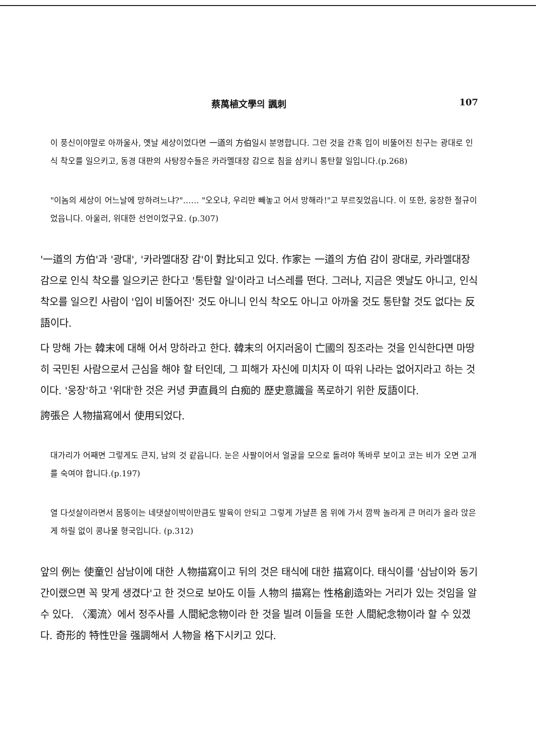蔡萬植文學의 諷刺 107
이 풍신이야말로 아까울사, 옛날 세상이었다면 一道의 方伯일시 분명합니다. 그런 것을 간혹 입이 비뚤어진 친구는 광대로 인식 착오를 일으키고, 동경 대판의 사탕장수들은 카라멜대장 감으로 침을 삼키니 통탄할 일입니다.(p.268)
"이놈의 세상이 어느날에 망하려느냐?"…… "오오냐, 우리만 빼놓고 어서 망해라!"고 부르짖었읍니다. 이 또한, 웅장한 절규이었읍니다. 아울러, 위대한 선언이었구요. (p.307)
'一道의 方伯'과 '광대', '카라멜대장 감'이 對比되고 있다. 作家는 一道의 方伯 감이 광대로, 카라멜대장 감으로 인식 착오를 일으키곤 한다고 '통탄할 일'이라고 너스레를 떤다. 그러나, 지금은 옛날도 아니고, 인식 착오를 일으킨 사람이 '입이 비뚤어진' 것도 아니니 인식 착오도 아니고 아까울 것도 통탄할 것도 없다는 反語이다.
다 망해 가는 韓末에 대해 어서 망하라고 한다. 韓末의 어지러움이 亡國의 징조라는 것을 인식한다면 마땅히 국민된 사람으로서 근심을 해야 할 터인데, 그 피해가 자신에 미치자 이 따위 나라는 없어지라고 하는 것이다. '웅장'하고 '위대'한 것은 커녕 尹直員의 白痴的 歷史意識을 폭로하기 위한 反語이다.
誇張은 人物描寫에서 使用되었다.
대가리가 어째면 그렇게도 큰지, 남의 것 같읍니다. 눈은 사팔이어서 얼굴을 모으로 돌려야 똑바루 보이고 코는 비가 오면 고개를 숙여야 합니다.(p.197)
열 다섯살이라면서 몸뚱이는 네댓살이박이만큼도 발육이 안되고 그렇게 가냘픈 몸 위에 가서 깜짝 놀라게 큰 머리가 올라 앉은 게 하릴 없이 콩나물 형국입니다. (p.312)
앞의 例는 使童인 삼남이에 대한 人物描寫이고 뒤의 것은 태식에 대한 描寫이다. 태식이를 '삼남이와 동기간이랬으면 꼭 맞게 생겼다'고 한 것으로 보아도 이들 人物의 描寫는 性格創造와는 거리가 있는 것임을 알 수 있다. 〈濁流〉에서 정주사를 人間紀念物이라 한 것을 빌려 이들을 또한 人間紀念物이라 할 수 있겠다. 奇形的 特性만을 强調해서 人物을 格下시키고 있다.